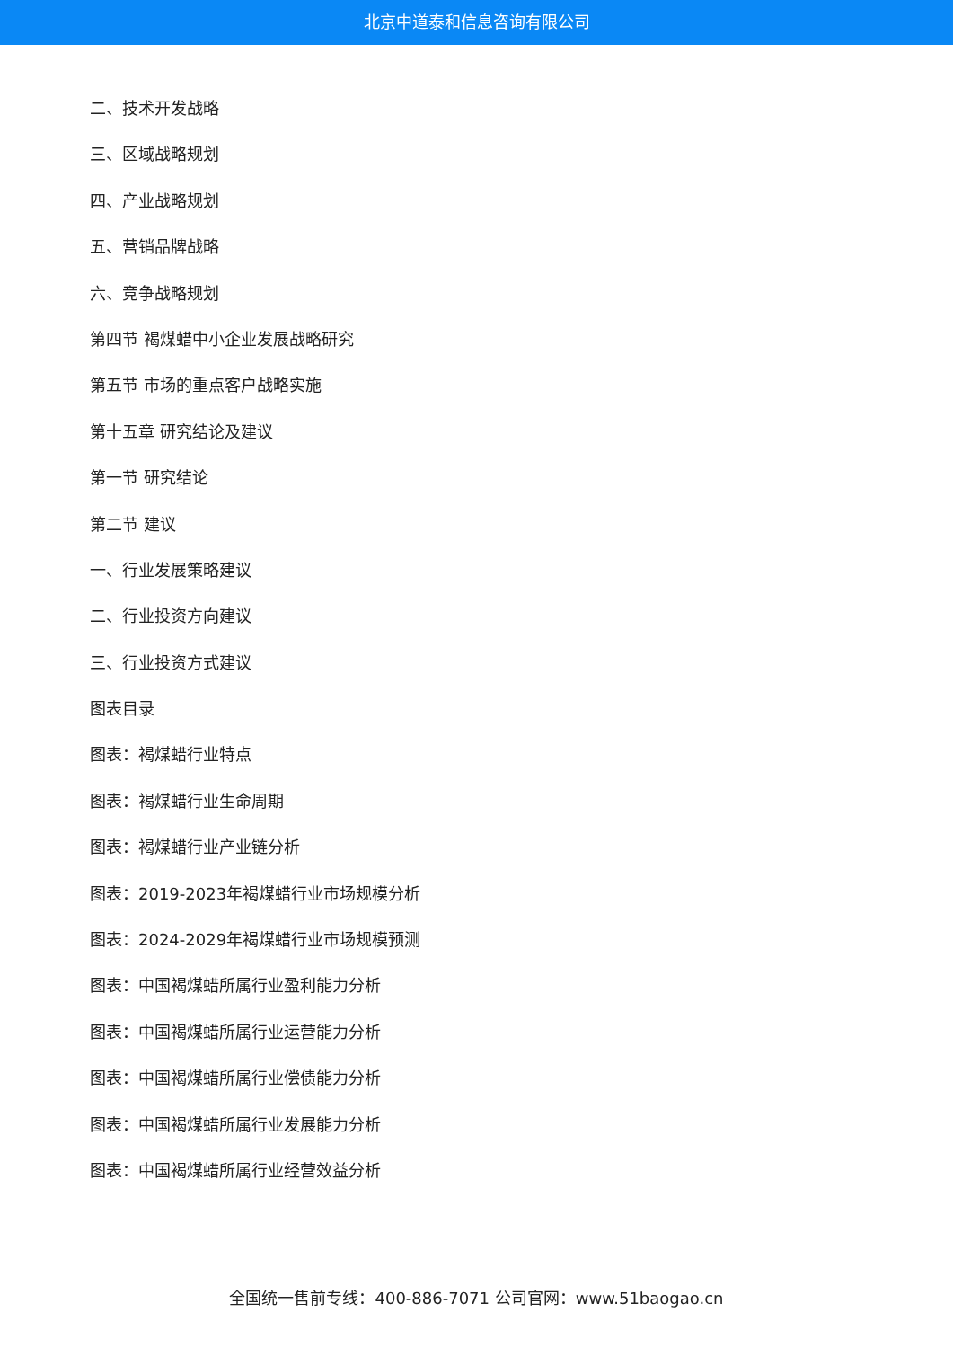北京中道泰和信息咨询有限公司
二、技术开发战略
三、区域战略规划
四、产业战略规划
五、营销品牌战略
六、竞争战略规划
第四节 褐煤蜡中小企业发展战略研究
第五节 市场的重点客户战略实施
第十五章 研究结论及建议
第一节 研究结论
第二节 建议
一、行业发展策略建议
二、行业投资方向建议
三、行业投资方式建议
图表目录
图表：褐煤蜡行业特点
图表：褐煤蜡行业生命周期
图表：褐煤蜡行业产业链分析
图表：2019-2023年褐煤蜡行业市场规模分析
图表：2024-2029年褐煤蜡行业市场规模预测
图表：中国褐煤蜡所属行业盈利能力分析
图表：中国褐煤蜡所属行业运营能力分析
图表：中国褐煤蜡所属行业偿债能力分析
图表：中国褐煤蜡所属行业发展能力分析
图表：中国褐煤蜡所属行业经营效益分析
全国统一售前专线：400-886-7071 公司官网：www.51baogao.cn